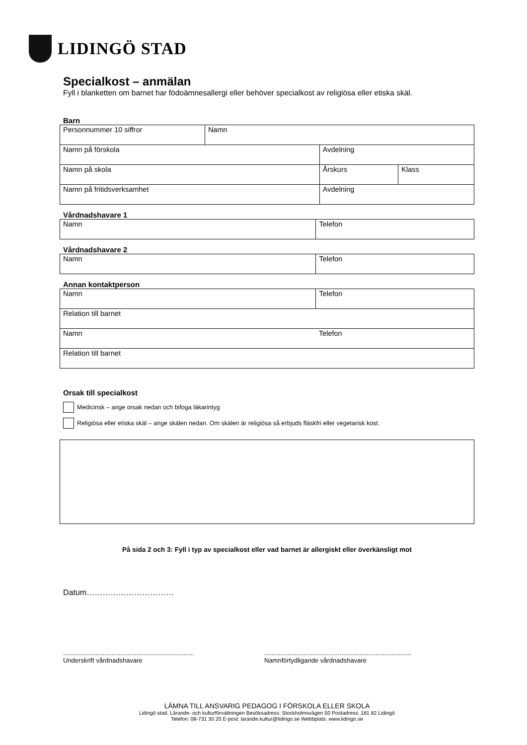LIDINGÖ STAD
Specialkost – anmälan
Fyll i blanketten om barnet har födoämnesallergi eller behöver specialkost av religiösa eller etiska skäl.
Barn
| Personnummer 10 siffror | Namn | | |
| Namn på förskola | | Avdelning | |
| Namn på skola | | Årskurs | Klass |
| Namn på fritidsverksamhet | | Avdelning | |
Vårdnadshavare 1
| Namn | Telefon |
Vårdnadshavare 2
| Namn | Telefon |
Annan kontaktperson
| Namn | Telefon |
| Relation till barnet | |
| Namn | Telefon |
| Relation till barnet | |
Orsak till specialkost
Medicinsk – ange orsak nedan och bifoga läkarintyg
Religiösa eller etiska skäl – ange skälen nedan. Om skälen är religiösa så erbjuds fläskfri eller vegetarisk kost.
På sida 2 och 3: Fyll i typ av specialkost eller vad barnet är allergiskt eller överkänsligt mot
Datum……………………………
.........................................................................
Underskrift vårdnadshavare
..................................................................................
Namnförtydligande vårdnadshavare
LÄMNA TILL ANSVARIG PEDAGOG I FÖRSKOLA ELLER SKOLA
Lidingö stad, Lärande- och kulturförvaltningen Besöksadress: Stockholmsvägen 50 Postadress: 181 82 Lidingö
Telefon: 08-731 30 20 E-post: larande.kultur@lidingo.se Webbplats: www.lidingo.se